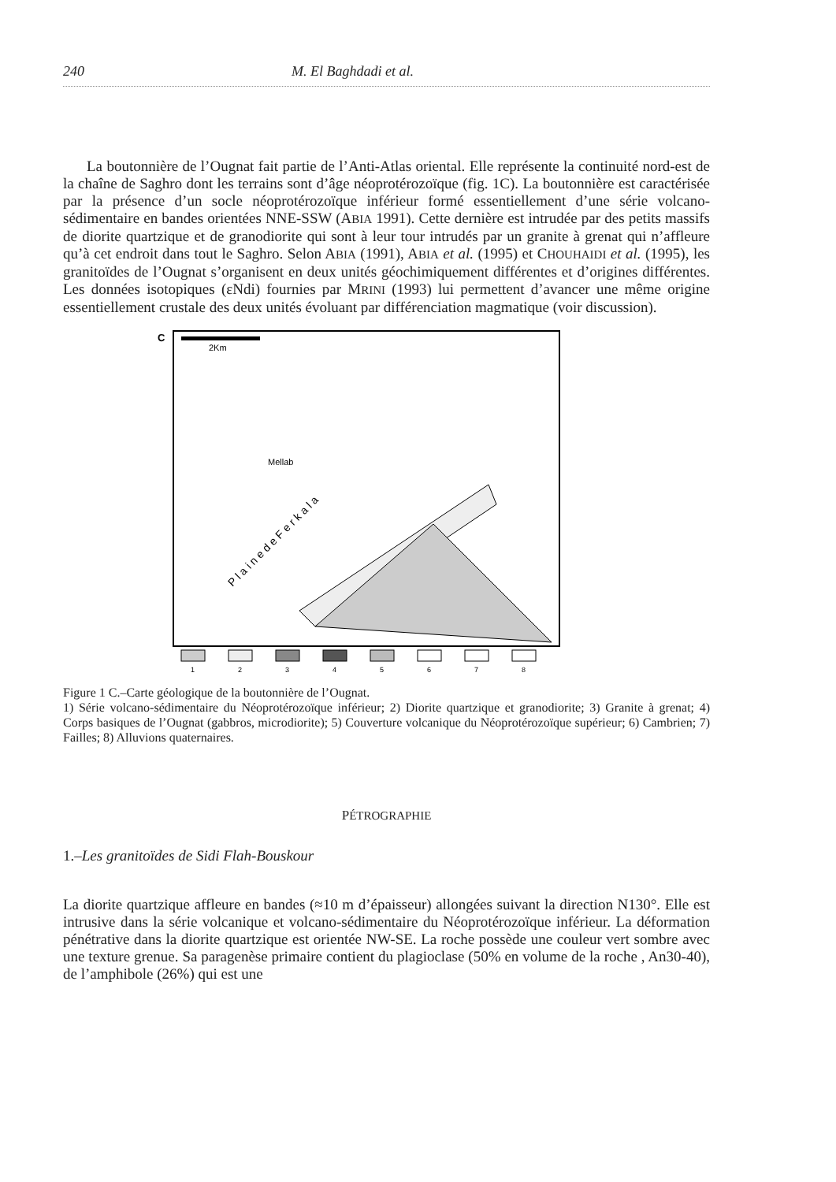240 M. El Baghdadi et al.
La boutonnière de l’Ougnat fait partie de l’Anti-Atlas oriental. Elle représente la continuité nord-est de la chaîne de Saghro dont les terrains sont d’âge néoprotérozoïque (fig. 1C). La boutonnière est caractérisée par la présence d’un socle néoprotérozoïque inférieur formé essentiellement d’une série volcano-sédimentaire en bandes orientées NNE-SSW (ABIA 1991). Cette dernière est intrudée par des petits massifs de diorite quartzique et de granodiorite qui sont à leur tour intrudés par un granite à grenat qui n’affleure qu’à cet endroit dans tout le Saghro. Selon ABIA (1991), ABIA et al. (1995) et CHOUHAIDI et al. (1995), les granitoïdes de l’Ougnat s’organisent en deux unités géochimiquement différentes et d’origines différentes. Les données isotopiques (εNdi) fournies par MRINI (1993) lui permettent d’avancer une même origine essentiellement crustale des deux unités évoluant par différenciation magmatique (voir discussion).
C
2Km
Mellab
P l a i n e d e F e r k a l a
1
2
3
4
5
6
7
8
Figure 1 C.–Carte géologique de la boutonnière de l’Ougnat.
1) Série volcano-sédimentaire du Néoprotérozoïque inférieur; 2) Diorite quartzique et granodiorite; 3) Granite à grenat; 4) Corps basiques de l’Ougnat (gabbros, microdiorite); 5) Couverture volcanique du Néoprotérozoïque supérieur; 6) Cambrien; 7) Failles; 8) Alluvions quaternaires.
PÉTROGRAPHIE
1.–Les granitoïdes de Sidi Flah-Bouskour
La diorite quartzique affleure en bandes (≈10 m d’épaisseur) allongées suivant la direction N130°. Elle est intrusive dans la série volcanique et volcano-sédimentaire du Néoprotérozoïque inférieur. La déformation pénétrative dans la diorite quartzique est orientée NW-SE. La roche possède une couleur vert sombre avec une texture grenue. Sa paragenèse primaire contient du plagioclase (50% en volume de la roche , An30-40), de l’amphibole (26%) qui est une